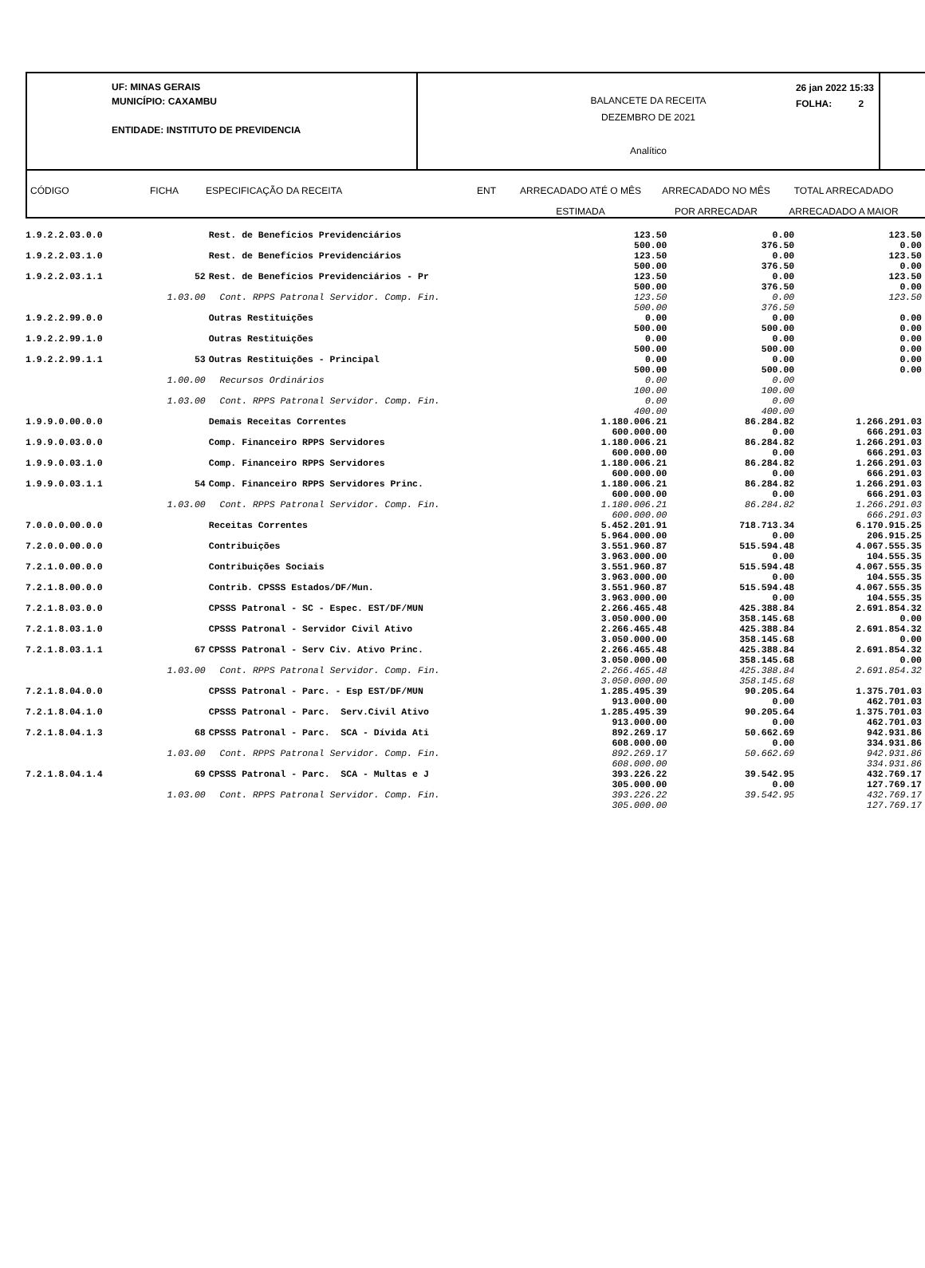UF: MINAS GERAIS
MUNICÍPIO: CAXAMBU
ENTIDADE: INSTITUTO DE PREVIDENCIA
BALANCETE DA RECEITA
DEZEMBRO DE 2021
Analítico
26 jan 2022 15:33
FOLHA: 2
CÓDIGO FICHA ESPECIFICAÇÃO DA RECEITA ENT ARRECADADO ATÉ O MÊS
ESTIMADA
ARRECADADO NO MÊS
POR ARRECADAR
TOTAL ARRECADADO
ARRECADADO A MAIOR
| 1.9.2.2.03.0.0 | | Rest. de Benefícios Previdenciários | 123.50 500.00 | 0.00 376.50 | 123.50 0.00 |
| 1.9.2.2.03.1.0 | | Rest. de Benefícios Previdenciários | 123.50 500.00 | 0.00 376.50 | 123.50 0.00 |
| 1.9.2.2.03.1.1 | 52 | Rest. de Benefícios Previdenciários - Pr | 123.50 500.00 | 0.00 376.50 | 123.50 0.00 |
| | 1.03.00 | Cont. RPPS Patronal Servidor. Comp. Fin. | 123.50 500.00 | 0.00 376.50 | 123.50 |
| 1.9.2.2.99.0.0 | | Outras Restituições | 0.00 500.00 | 0.00 500.00 | 0.00 0.00 |
| 1.9.2.2.99.1.0 | | Outras Restituições | 0.00 500.00 | 0.00 500.00 | 0.00 0.00 |
| 1.9.2.2.99.1.1 | 53 | Outras Restituições - Principal | 0.00 500.00 | 0.00 500.00 | 0.00 0.00 |
| | 1.00.00 | Recursos Ordinários | 0.00 100.00 | 0.00 100.00 | |
| | 1.03.00 | Cont. RPPS Patronal Servidor. Comp. Fin. | 0.00 400.00 | 0.00 400.00 | |
| 1.9.9.0.00.0.0 | | Demais Receitas Correntes | 1.180.006.21 600.000.00 | 86.284.82 0.00 | 1.266.291.03 666.291.03 |
| 1.9.9.0.03.0.0 | | Comp. Financeiro RPPS Servidores | 1.180.006.21 600.000.00 | 86.284.82 0.00 | 1.266.291.03 666.291.03 |
| 1.9.9.0.03.1.0 | | Comp. Financeiro RPPS Servidores | 1.180.006.21 600.000.00 | 86.284.82 0.00 | 1.266.291.03 666.291.03 |
| 1.9.9.0.03.1.1 | 54 | Comp. Financeiro RPPS Servidores Princ. | 1.180.006.21 600.000.00 | 86.284.82 0.00 | 1.266.291.03 666.291.03 |
| | 1.03.00 | Cont. RPPS Patronal Servidor. Comp. Fin. | 1.180.006.21 600.000.00 | 86.284.82 | 1.266.291.03 666.291.03 |
| 7.0.0.0.00.0.0 | | Receitas Correntes | 5.452.201.91 5.964.000.00 | 718.713.34 0.00 | 6.170.915.25 206.915.25 |
| 7.2.0.0.00.0.0 | | Contribuições | 3.551.960.87 3.963.000.00 | 515.594.48 0.00 | 4.067.555.35 104.555.35 |
| 7.2.1.0.00.0.0 | | Contribuições Sociais | 3.551.960.87 3.963.000.00 | 515.594.48 0.00 | 4.067.555.35 104.555.35 |
| 7.2.1.8.00.0.0 | | Contrib. CPSSS Estados/DF/Mun. | 3.551.960.87 3.963.000.00 | 515.594.48 0.00 | 4.067.555.35 104.555.35 |
| 7.2.1.8.03.0.0 | | CPSSS Patronal - SC - Espec. EST/DF/MUN | 2.266.465.48 3.050.000.00 | 425.388.84 358.145.68 | 2.691.854.32 0.00 |
| 7.2.1.8.03.1.0 | | CPSSS Patronal - Servidor Civil Ativo | 2.266.465.48 3.050.000.00 | 425.388.84 358.145.68 | 2.691.854.32 0.00 |
| 7.2.1.8.03.1.1 | 67 | CPSSS Patronal - Serv Civ. Ativo Princ. | 2.266.465.48 3.050.000.00 | 425.388.84 358.145.68 | 2.691.854.32 0.00 |
| | 1.03.00 | Cont. RPPS Patronal Servidor. Comp. Fin. | 2.266.465.48 3.050.000.00 | 425.388.84 358.145.68 | 2.691.854.32 |
| 7.2.1.8.04.0.0 | | CPSSS Patronal - Parc. - Esp EST/DF/MUN | 1.285.495.39 913.000.00 | 90.205.64 0.00 | 1.375.701.03 462.701.03 |
| 7.2.1.8.04.1.0 | | CPSSS Patronal - Parc. Serv.Civil Ativo | 1.285.495.39 913.000.00 | 90.205.64 0.00 | 1.375.701.03 462.701.03 |
| 7.2.1.8.04.1.3 | 68 | CPSSS Patronal - Parc. SCA - Dívida Ati | 892.269.17 608.000.00 | 50.662.69 0.00 | 942.931.86 334.931.86 |
| | 1.03.00 | Cont. RPPS Patronal Servidor. Comp. Fin. | 892.269.17 608.000.00 | 50.662.69 | 942.931.86 334.931.86 |
| 7.2.1.8.04.1.4 | 69 | CPSSS Patronal - Parc. SCA - Multas e J | 393.226.22 305.000.00 | 39.542.95 0.00 | 432.769.17 127.769.17 |
| | 1.03.00 | Cont. RPPS Patronal Servidor. Comp. Fin. | 393.226.22 305.000.00 | 39.542.95 | 432.769.17 127.769.17 |